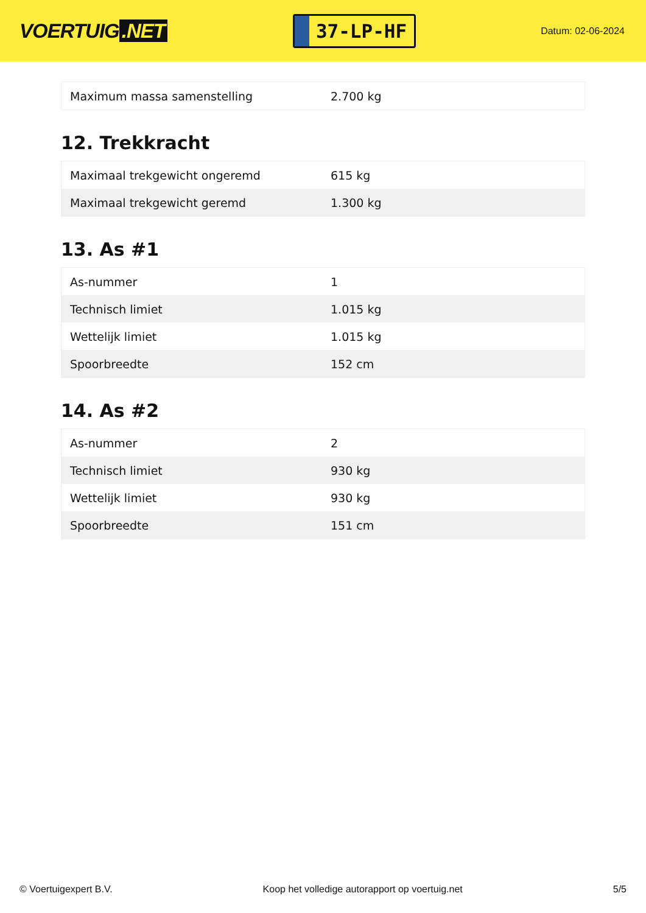VOERTUIG.NET
37-LP-HF
Datum: 02-06-2024
| Maximum massa samenstelling | 2.700 kg |
12. Trekkracht
| Maximaal trekgewicht ongeremd | 615 kg |
| Maximaal trekgewicht geremd | 1.300 kg |
13. As #1
| As-nummer | 1 |
| Technisch limiet | 1.015 kg |
| Wettelijk limiet | 1.015 kg |
| Spoorbreedte | 152 cm |
14. As #2
| As-nummer | 2 |
| Technisch limiet | 930 kg |
| Wettelijk limiet | 930 kg |
| Spoorbreedte | 151 cm |
© Voertuigexpert B.V. Koop het volledige autorapport op voertuig.net 5/5